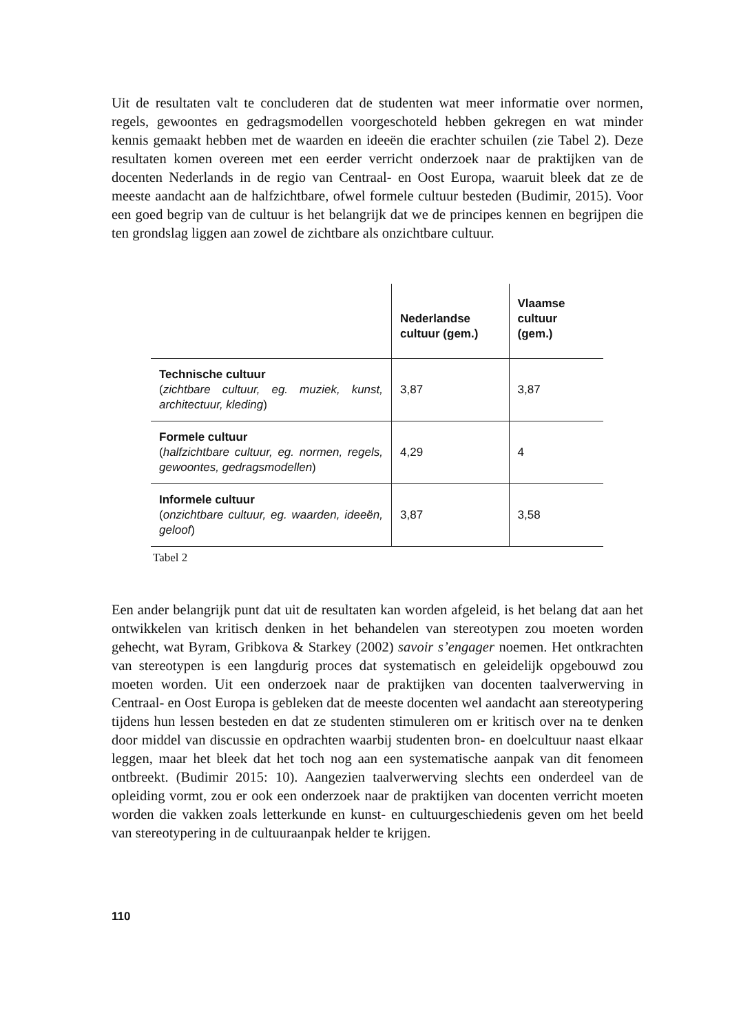Uit de resultaten valt te concluderen dat de studenten wat meer informatie over normen, regels, gewoontes en gedragsmodellen voorgeschoteld hebben gekregen en wat minder kennis gemaakt hebben met de waarden en ideeën die erachter schuilen (zie Tabel 2). Deze resultaten komen overeen met een eerder verricht onderzoek naar de praktijken van de docenten Nederlands in de regio van Centraal- en Oost Europa, waaruit bleek dat ze de meeste aandacht aan de halfzichtbare, ofwel formele cultuur besteden (Budimir, 2015). Voor een goed begrip van de cultuur is het belangrijk dat we de principes kennen en begrijpen die ten grondslag liggen aan zowel de zichtbare als onzichtbare cultuur.
| | Nederlandse cultuur (gem.) | Vlaamse cultuur (gem.) |
| --- | --- | --- |
| Technische cultuur ( zichtbare cultuur, eg. muziek, kunst, architectuur, kleding ) | 3,87 | 3,87 |
| Formele cultuur ( halfzichtbare cultuur, eg. normen, regels, gewoontes, gedragsmodellen ) | 4,29 | 4 |
| Informele cultuur ( onzichtbare cultuur, eg. waarden, ideeën, geloof ) | 3,87 | 3,58 |
Tabel 2
Een ander belangrijk punt dat uit de resultaten kan worden afgeleid, is het belang dat aan het ontwikkelen van kritisch denken in het behandelen van stereotypen zou moeten worden gehecht, wat Byram, Gribkova & Starkey (2002) savoir s’engager noemen. Het ontkrachten van stereotypen is een langdurig proces dat systematisch en geleidelijk opgebouwd zou moeten worden. Uit een onderzoek naar de praktijken van docenten taalverwerving in Centraal- en Oost Europa is gebleken dat de meeste docenten wel aandacht aan stereotypering tijdens hun lessen besteden en dat ze studenten stimuleren om er kritisch over na te denken door middel van discussie en opdrachten waarbij studenten bron- en doelcultuur naast elkaar leggen, maar het bleek dat het toch nog aan een systematische aanpak van dit fenomeen ontbreekt. (Budimir 2015: 10). Aangezien taalverwerving slechts een onderdeel van de opleiding vormt, zou er ook een onderzoek naar de praktijken van docenten verricht moeten worden die vakken zoals letterkunde en kunst- en cultuurgeschiedenis geven om het beeld van stereotypering in de cultuuraanpak helder te krijgen.
110